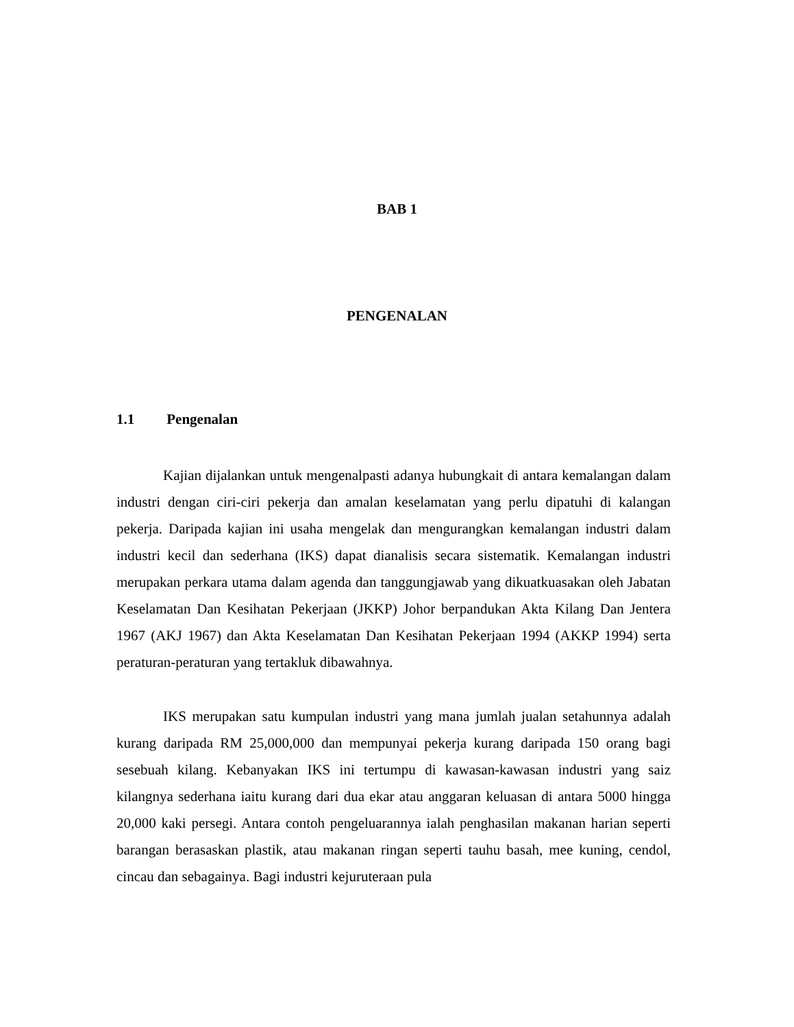BAB 1
PENGENALAN
1.1 Pengenalan
Kajian dijalankan untuk mengenalpasti adanya hubungkait di antara kemalangan dalam industri dengan ciri-ciri pekerja dan amalan keselamatan yang perlu dipatuhi di kalangan pekerja. Daripada kajian ini usaha mengelak dan mengurangkan kemalangan industri dalam industri kecil dan sederhana (IKS) dapat dianalisis secara sistematik. Kemalangan industri merupakan perkara utama dalam agenda dan tanggungjawab yang dikuatkuasakan oleh Jabatan Keselamatan Dan Kesihatan Pekerjaan (JKKP) Johor berpandukan Akta Kilang Dan Jentera 1967 (AKJ 1967) dan Akta Keselamatan Dan Kesihatan Pekerjaan 1994 (AKKP 1994) serta peraturan-peraturan yang tertakluk dibawahnya.
IKS merupakan satu kumpulan industri yang mana jumlah jualan setahunnya adalah kurang daripada RM 25,000,000 dan mempunyai pekerja kurang daripada 150 orang bagi sesebuah kilang. Kebanyakan IKS ini tertumpu di kawasan-kawasan industri yang saiz kilangnya sederhana iaitu kurang dari dua ekar atau anggaran keluasan di antara 5000 hingga 20,000 kaki persegi. Antara contoh pengeluarannya ialah penghasilan makanan harian seperti barangan berasaskan plastik, atau makanan ringan seperti tauhu basah, mee kuning, cendol, cincau dan sebagainya. Bagi industri kejuruteraan pula